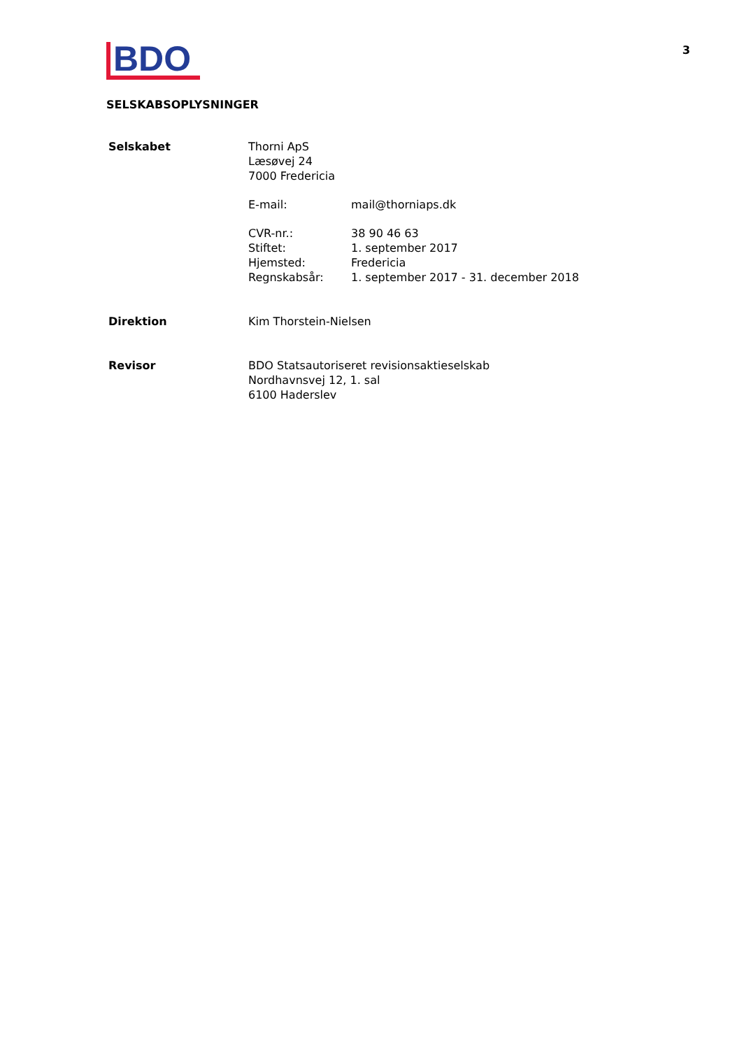3
BDO
SELSKABSOPLYSNINGER
| Selskabet | Thorni ApS Læsøvej 24 7000 Fredericia | |
| | E-mail: | mail@thorniaps.dk |
| | CVR-nr.: Stiftet: Hjemsted: Regnskabsår: | 38 90 46 63 1. september 2017 Fredericia 1. september 2017 - 31. december 2018 |
| Direktion | Kim Thorstein-Nielsen | |
| Revisor | BDO Statsautoriseret revisionsaktieselskab Nordhavnsvej 12, 1. sal 6100 Haderslev | |